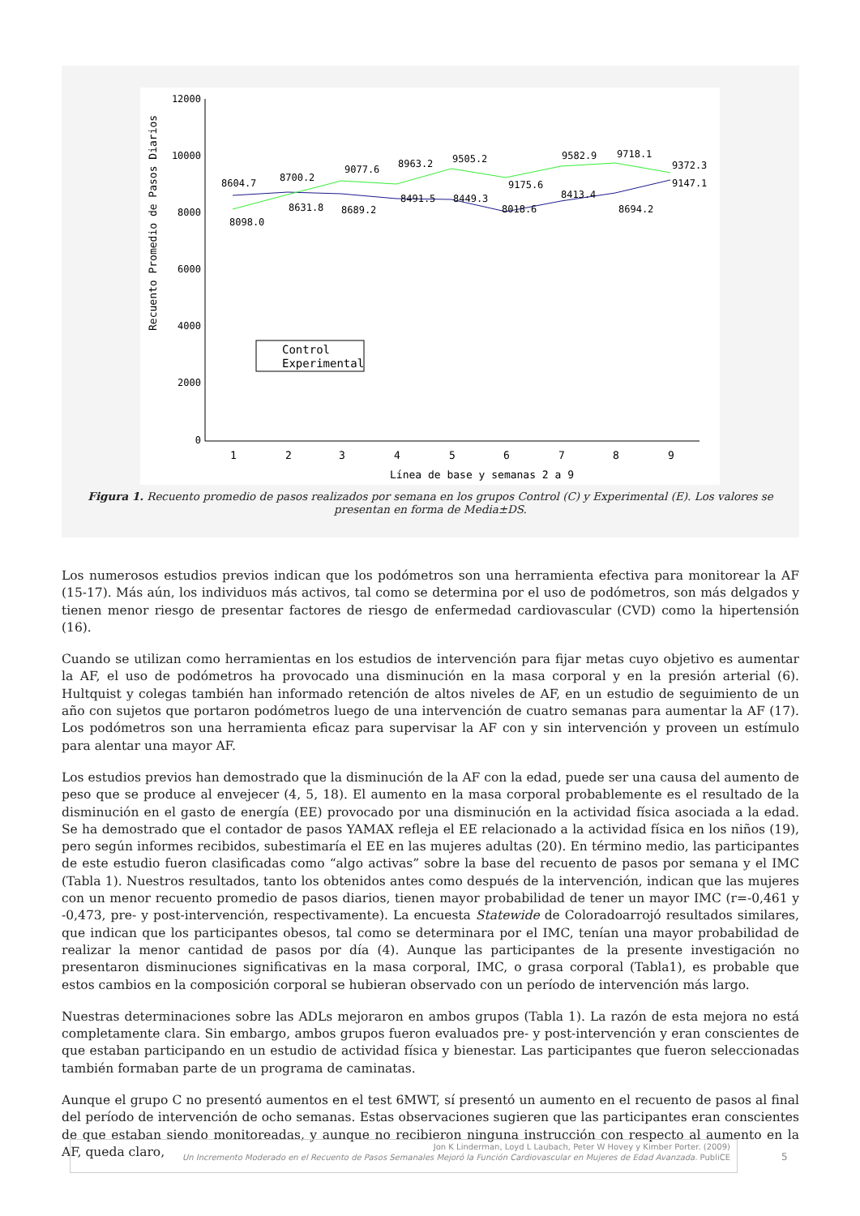12000
10000
8000
6000
4000
2000
0
Recuento Promedio de Pasos Diarios
8604.7
8700.2
9077.6
8963.2
9505.2
9175.6
9582.9
9718.1
9372.3
8098.0
8631.8
8689.2
8491.5
8449.3
8018.6
8413.4
8694.2
9147.1
Control
Experimental
1
2
3
4
5
6
7
8
9
Línea de base y semanas 2 a 9
Figura 1. Recuento promedio de pasos realizados por semana en los grupos Control (C) y Experimental (E). Los valores se presentan en forma de Media±DS.
Los numerosos estudios previos indican que los podómetros son una herramienta efectiva para monitorear la AF (15-17). Más aún, los individuos más activos, tal como se determina por el uso de podómetros, son más delgados y tienen menor riesgo de presentar factores de riesgo de enfermedad cardiovascular (CVD) como la hipertensión (16).
Cuando se utilizan como herramientas en los estudios de intervención para fijar metas cuyo objetivo es aumentar la AF, el uso de podómetros ha provocado una disminución en la masa corporal y en la presión arterial (6). Hultquist y colegas también han informado retención de altos niveles de AF, en un estudio de seguimiento de un año con sujetos que portaron podómetros luego de una intervención de cuatro semanas para aumentar la AF (17). Los podómetros son una herramienta eficaz para supervisar la AF con y sin intervención y proveen un estímulo para alentar una mayor AF.
Los estudios previos han demostrado que la disminución de la AF con la edad, puede ser una causa del aumento de peso que se produce al envejecer (4, 5, 18). El aumento en la masa corporal probablemente es el resultado de la disminución en el gasto de energía (EE) provocado por una disminución en la actividad física asociada a la edad. Se ha demostrado que el contador de pasos YAMAX refleja el EE relacionado a la actividad física en los niños (19), pero según informes recibidos, subestimaría el EE en las mujeres adultas (20). En término medio, las participantes de este estudio fueron clasificadas como “algo activas” sobre la base del recuento de pasos por semana y el IMC (Tabla 1). Nuestros resultados, tanto los obtenidos antes como después de la intervención, indican que las mujeres con un menor recuento promedio de pasos diarios, tienen mayor probabilidad de tener un mayor IMC (r=-0,461 y -0,473, pre- y post-intervención, respectivamente). La encuesta Statewide de Coloradoarrojó resultados similares, que indican que los participantes obesos, tal como se determinara por el IMC, tenían una mayor probabilidad de realizar la menor cantidad de pasos por día (4). Aunque las participantes de la presente investigación no presentaron disminuciones significativas en la masa corporal, IMC, o grasa corporal (Tabla1), es probable que estos cambios en la composición corporal se hubieran observado con un período de intervención más largo.
Nuestras determinaciones sobre las ADLs mejoraron en ambos grupos (Tabla 1). La razón de esta mejora no está completamente clara. Sin embargo, ambos grupos fueron evaluados pre- y post-intervención y eran conscientes de que estaban participando en un estudio de actividad física y bienestar. Las participantes que fueron seleccionadas también formaban parte de un programa de caminatas.
Aunque el grupo C no presentó aumentos en el test 6MWT, sí presentó un aumento en el recuento de pasos al final del período de intervención de ocho semanas. Estas observaciones sugieren que las participantes eran conscientes de que estaban siendo monitoreadas, y aunque no recibieron ninguna instrucción con respecto al aumento en la AF, queda claro,
Jon K Linderman, Loyd L Laubach, Peter W Hovey y Kimber Porter. (2009)
Un Incremento Moderado en el Recuento de Pasos Semanales Mejoró la Función Cardiovascular en Mujeres de Edad Avanzada. PubliCE
5